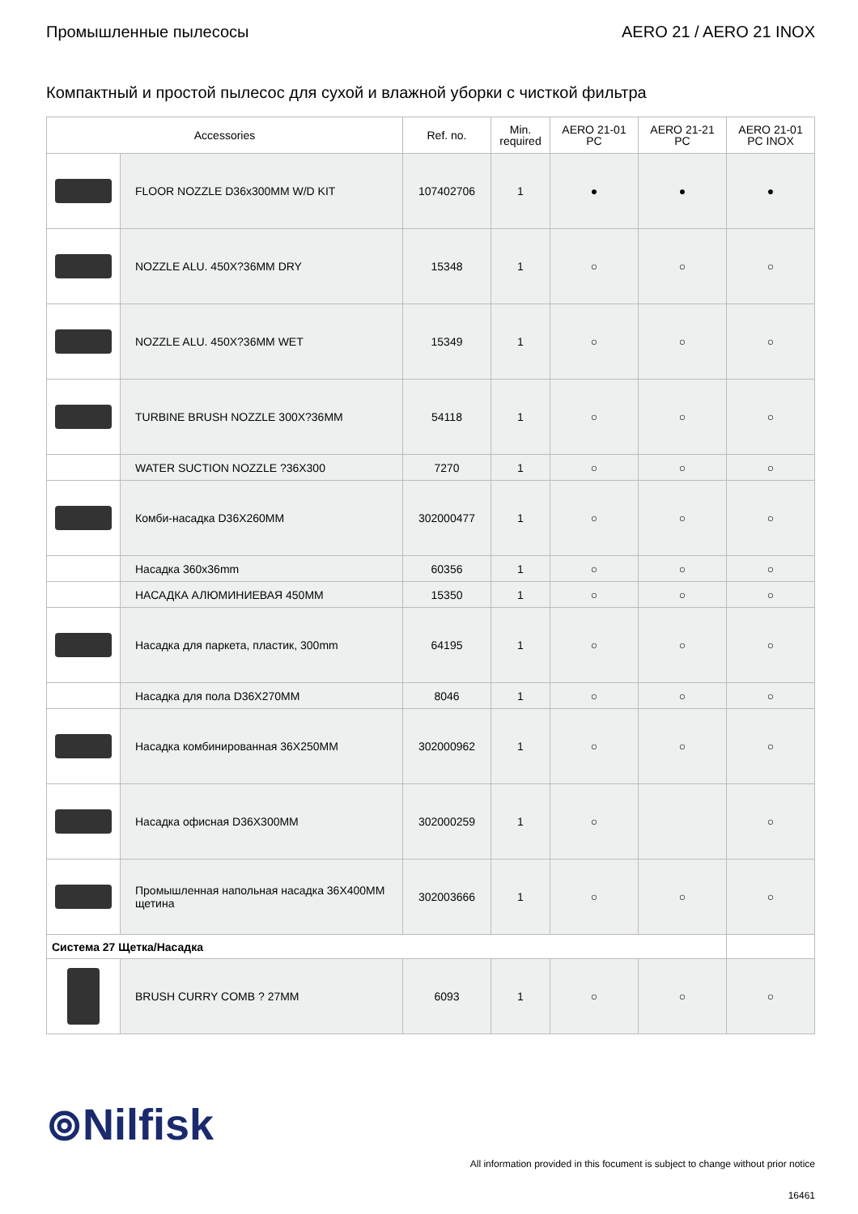Промышленные пылесосы AERO 21 / AERO 21 INOX
Компактный и простой пылесос для сухой и влажной уборки с чисткой фильтра
| Accessories | | Ref. no. | Min. required | AERO 21-01 PC | AERO 21-21 PC | AERO 21-01 PC INOX |
| --- | --- | --- | --- | --- | --- | --- |
| | FLOOR NOZZLE D36x300MM W/D KIT | 107402706 | 1 | ● | ● | ● |
| | NOZZLE ALU. 450X?36MM DRY | 15348 | 1 | ○ | ○ | ○ |
| | NOZZLE ALU. 450X?36MM WET | 15349 | 1 | ○ | ○ | ○ |
| | TURBINE BRUSH NOZZLE 300X?36MM | 54118 | 1 | ○ | ○ | ○ |
| | WATER SUCTION NOZZLE ?36X300 | 7270 | 1 | ○ | ○ | ○ |
| | Комби-насадка D36X260MM | 302000477 | 1 | ○ | ○ | ○ |
| | Насадка 360x36mm | 60356 | 1 | ○ | ○ | ○ |
| | НАСАДКА АЛЮМИНИЕВАЯ 450ММ | 15350 | 1 | ○ | ○ | ○ |
| | Насадка для паркета, пластик, 300mm | 64195 | 1 | ○ | ○ | ○ |
| | Насадка для пола D36X270MM | 8046 | 1 | ○ | ○ | ○ |
| | Насадка комбинированная 36X250MM | 302000962 | 1 | ○ | ○ | ○ |
| | Насадка офисная D36X300MM | 302000259 | 1 | ○ | | ○ |
| | Промышленная напольная насадка 36X400MM щетина | 302003666 | 1 | ○ | ○ | ○ |
| Система 27 Щетка/Насадка | | | | | | |
| | BRUSH CURRY COMB ? 27MM | 6093 | 1 | ○ | ○ | ○ |
⊚Nilfisk
All information provided in this focument is subject to change without prior notice
16461